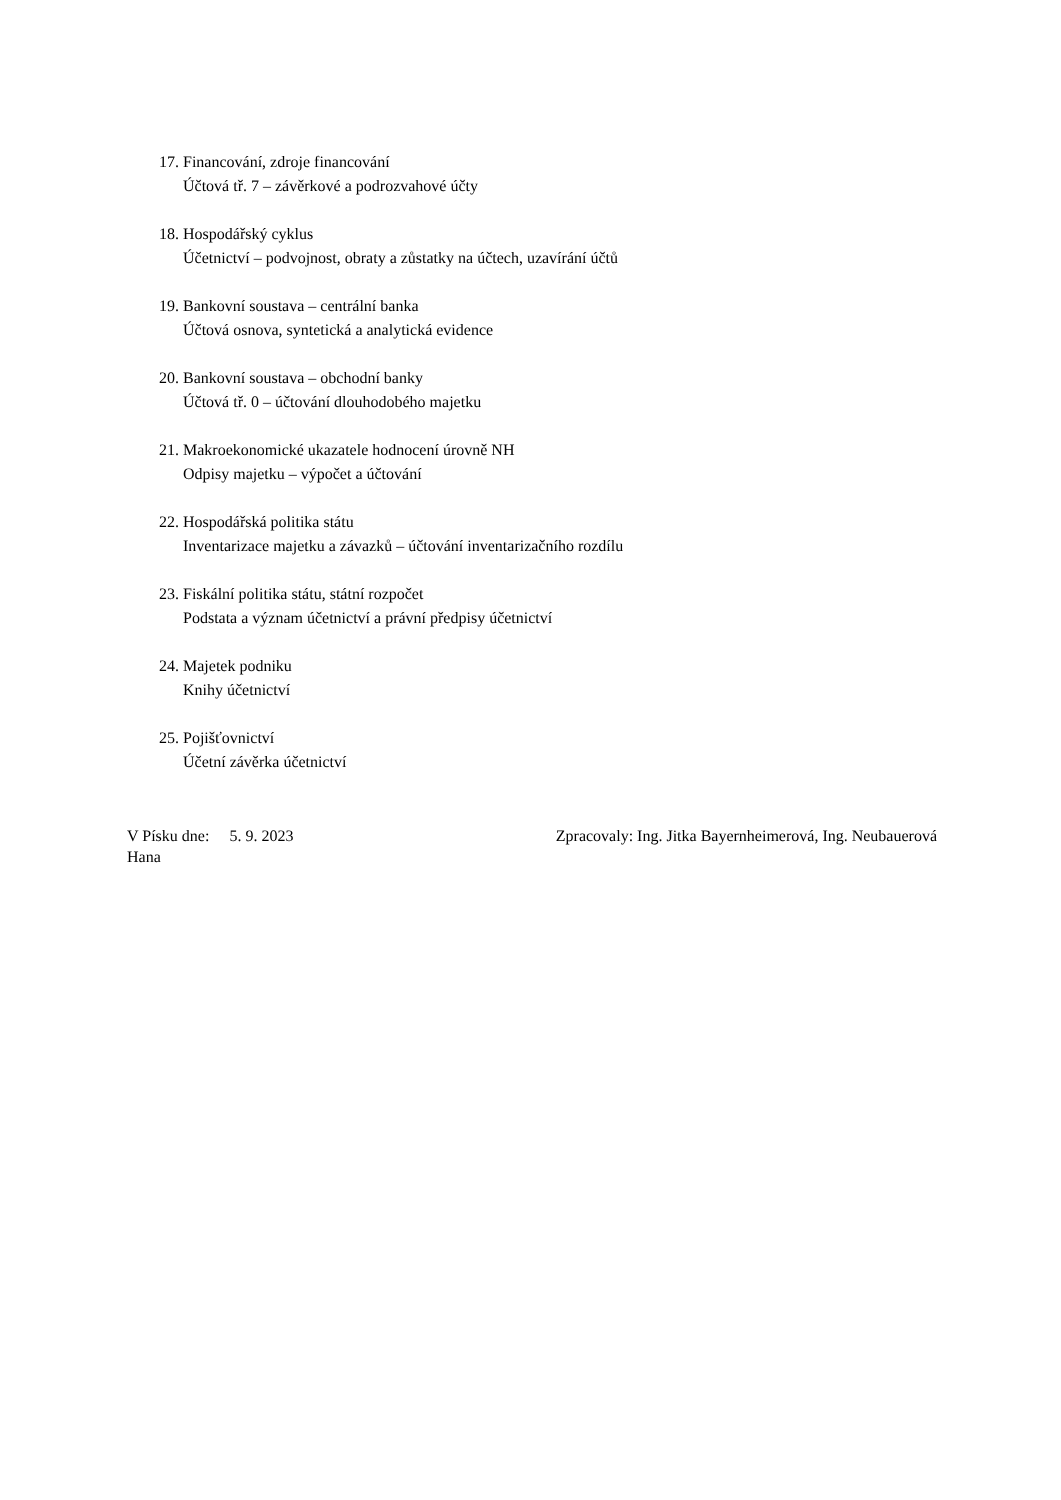17. Financování, zdroje financování
Účtová tř. 7 – závěrkové a podrozvahové účty
18. Hospodářský cyklus
Účetnictví – podvojnost, obraty a zůstatky na účtech, uzavírání účtů
19. Bankovní soustava – centrální banka
Účtová osnova, syntetická a analytická evidence
20. Bankovní soustava – obchodní banky
Účtová tř. 0 – účtování dlouhodobého majetku
21. Makroekonomické ukazatele hodnocení úrovně NH
Odpisy majetku – výpočet a účtování
22. Hospodářská politika státu
Inventarizace majetku a závazků – účtování inventarizačního rozdílu
23. Fiskální politika státu, státní rozpočet
Podstata a význam účetnictví a právní předpisy účetnictví
24. Majetek podniku
Knihy účetnictví
25. Pojišťovnictví
Účetní závěrka účetnictví
V Písku dne: 5. 9. 2023 Zpracovaly: Ing. Jitka Bayernheimerová, Ing. Neubauerová
Hana